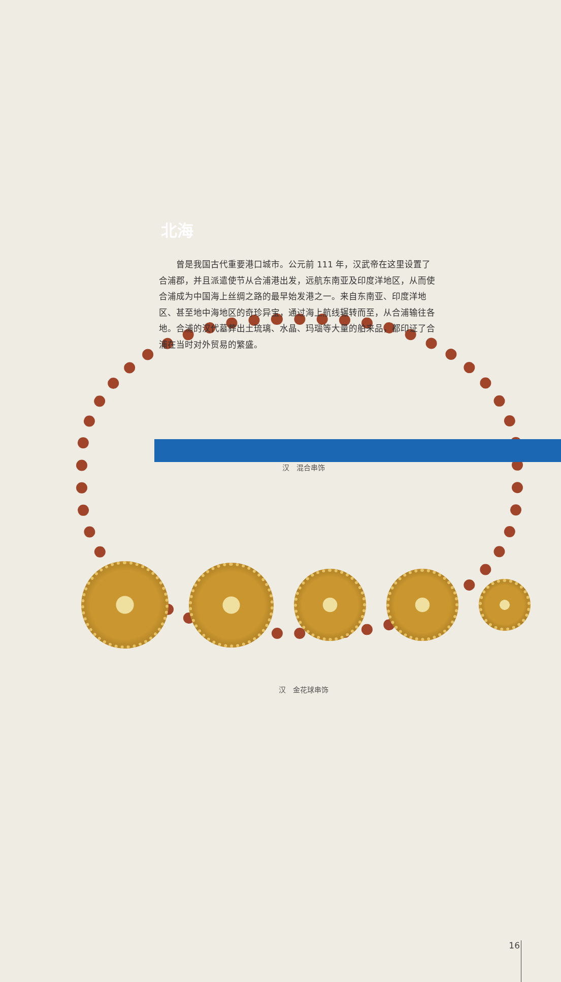北海
　　曾是我国古代重要港口城市。公元前 111 年，汉武帝在这里设置了合浦郡，并且派遣使节从合浦港出发，远航东南亚及印度洋地区，从而使合浦成为中国海上丝绸之路的最早始发港之一。来自东南亚、印度洋地区、甚至地中海地区的奇珍异宝，通过海上航线辗转而至，从合浦输往各地。合浦的汉代墓葬出土琉璃、水晶、玛瑙等大量的舶来品，都印证了合浦在当时对外贸易的繁盛。
汉　混合串饰
汉　金花球串饰
16